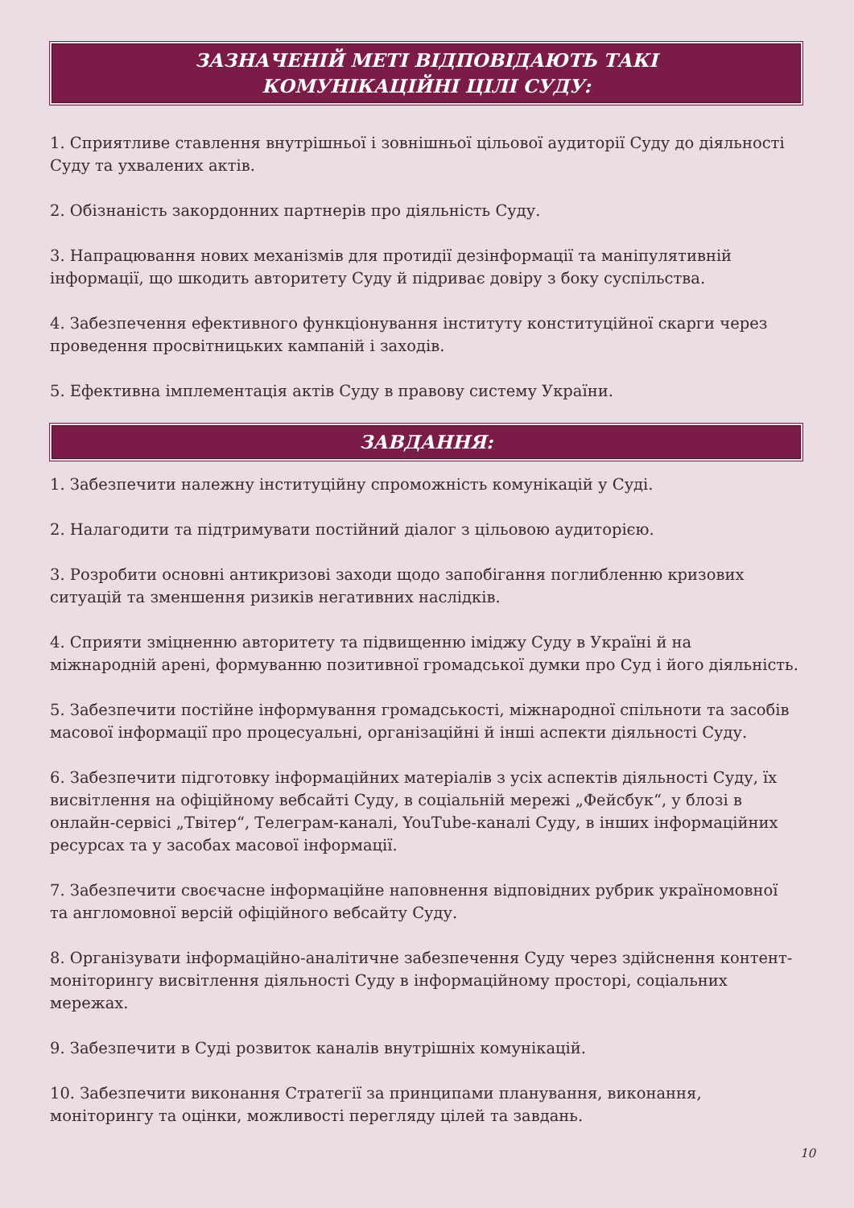ЗАЗНАЧЕНІЙ МЕТІ ВІДПОВІДАЮТЬ ТАКІ
КОМУНІКАЦІЙНІ ЦІЛІ СУДУ:
1. Сприятливе ставлення внутрішньої і зовнішньої цільової аудиторії Суду до діяльності Суду та ухвалених актів.
2. Обізнаність закордонних партнерів про діяльність Суду.
3. Напрацювання нових механізмів для протидії дезінформації та маніпулятивній інформації, що шкодить авторитету Суду й підриває довіру з боку суспільства.
4. Забезпечення ефективного функціонування інституту конституційної скарги через проведення просвітницьких кампаній і заходів.
5. Ефективна імплементація актів Суду в правову систему України.
ЗАВДАННЯ:
1. Забезпечити належну інституційну спроможність комунікацій у Суді.
2. Налагодити та підтримувати постійний діалог з цільовою аудиторією.
3. Розробити основні антикризові заходи щодо запобігання поглибленню кризових ситуацій та зменшення ризиків негативних наслідків.
4. Сприяти зміцненню авторитету та підвищенню іміджу Суду в Україні й на міжнародній арені, формуванню позитивної громадської думки про Суд і його діяльність.
5. Забезпечити постійне інформування громадськості, міжнародної спільноти та засобів масової інформації про процесуальні, організаційні й інші аспекти діяльності Суду.
6. Забезпечити підготовку інформаційних матеріалів з усіх аспектів діяльності Суду, їх висвітлення на офіційному вебсайті Суду, в соціальній мережі „Фейсбук“, у блозі в онлайн-сервісі „Твітер“, Телеграм-каналі, YouTube-каналі Суду, в інших інформаційних ресурсах та у засобах масової інформації.
7. Забезпечити своєчасне інформаційне наповнення відповідних рубрик україномовної та англомовної версій офіційного вебсайту Суду.
8. Організувати інформаційно-аналітичне забезпечення Суду через здійснення контент-моніторингу висвітлення діяльності Суду в інформаційному просторі, соціальних мережах.
9. Забезпечити в Суді розвиток каналів внутрішніх комунікацій.
10. Забезпечити виконання Стратегії за принципами планування, виконання, моніторингу та оцінки, можливості перегляду цілей та завдань.
10